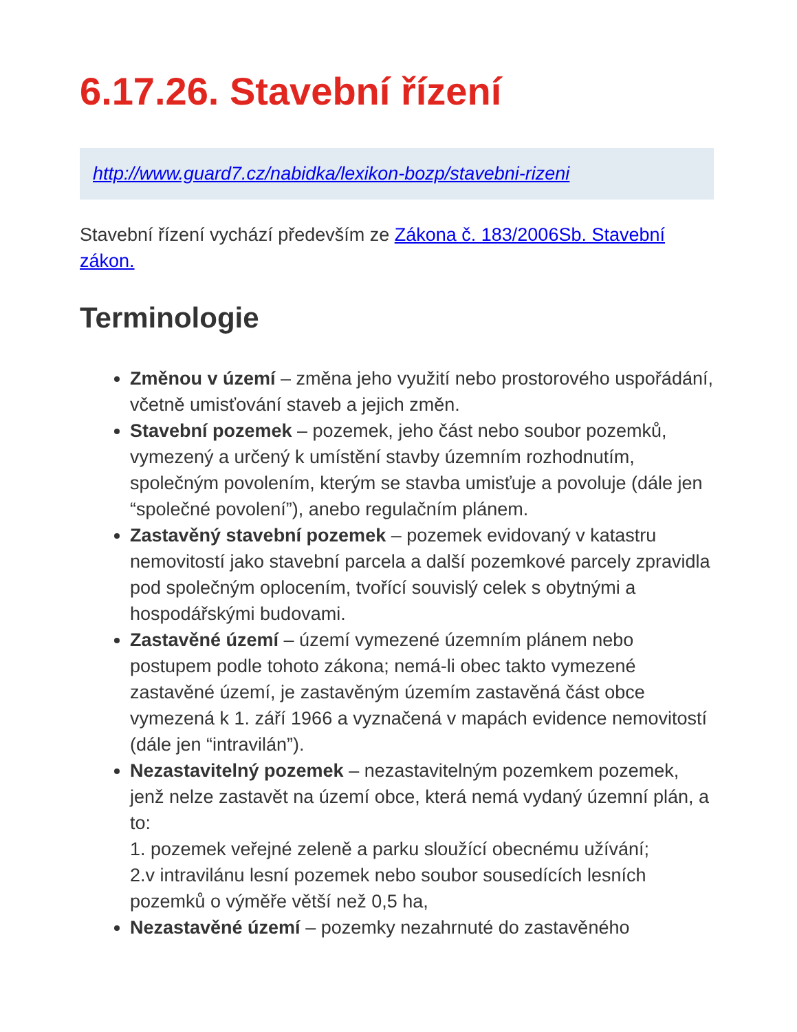6.17.26. Stavební řízení
http://www.guard7.cz/nabidka/lexikon-bozp/stavebni-rizeni
Stavební řízení vychází především ze Zákona č. 183/2006Sb. Stavební zákon.
Terminologie
Změnou v území – změna jeho využití nebo prostorového uspořádání, včetně umisťování staveb a jejich změn.
Stavební pozemek – pozemek, jeho část nebo soubor pozemků, vymezený a určený k umístění stavby územním rozhodnutím, společným povolením, kterým se stavba umisťuje a povoluje (dále jen “společné povolení”), anebo regulačním plánem.
Zastavěný stavební pozemek – pozemek evidovaný v katastru nemovitostí jako stavební parcela a další pozemkové parcely zpravidla pod společným oplocením, tvořící souvislý celek s obytnými a hospodářskými budovami.
Zastavěné území – území vymezené územním plánem nebo postupem podle tohoto zákona; nemá-li obec takto vymezené zastavěné území, je zastavěným územím zastavěná část obce vymezená k 1. září 1966 a vyznačená v mapách evidence nemovitostí (dále jen “intravilán”).
Nezastavitelný pozemek – nezastavitelným pozemkem pozemek, jenž nelze zastavět na území obce, která nemá vydaný územní plán, a to:
1. pozemek veřejné zeleně a parku sloužící obecnému užívání;
2.v intravilánu lesní pozemek nebo soubor sousedících lesních pozemků o výměře větší než 0,5 ha,
Nezastavěné území – pozemky nezahrnuté do zastavěného